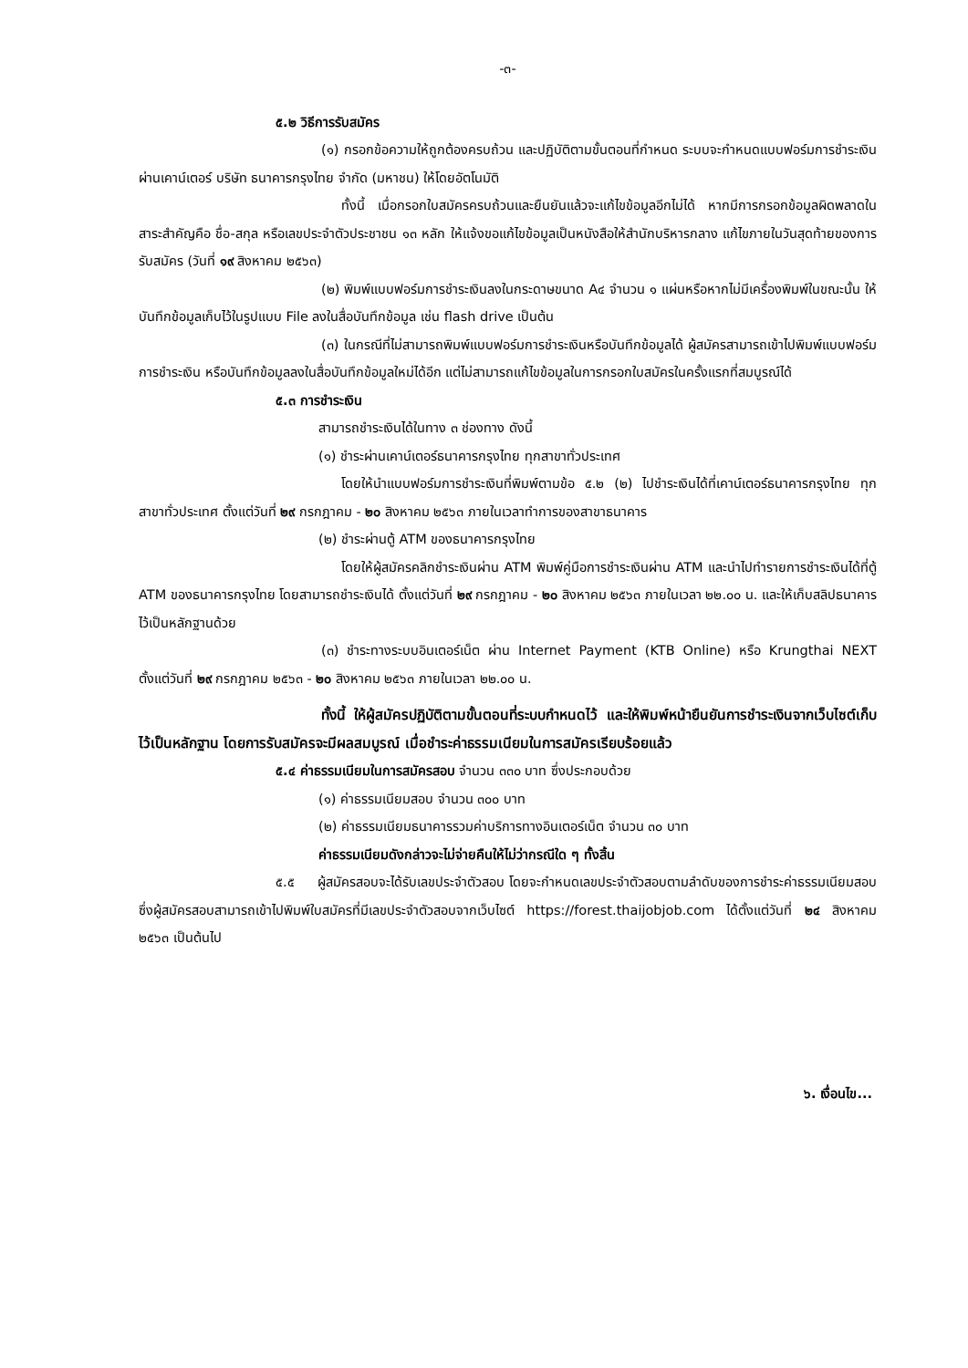-๓-
๕.๒ วิธีการรับสมัคร
(๑) กรอกข้อความให้ถูกต้องครบถ้วน และปฏิบัติตามขั้นตอนที่กำหนด ระบบจะกำหนดแบบฟอร์มการชำระเงินผ่านเคาน์เตอร์ บริษัท ธนาคารกรุงไทย จำกัด (มหาชน) ให้โดยอัตโนมัติ
ทั้งนี้ เมื่อกรอกใบสมัครครบถ้วนและยืนยันแล้วจะแก้ไขข้อมูลอีกไม่ได้ หากมีการกรอกข้อมูลผิดพลาดในสาระสำคัญคือ ชื่อ-สกุล หรือเลขประจำตัวประชาชน ๑๓ หลัก ให้แจ้งขอแก้ไขข้อมูลเป็นหนังสือให้สำนักบริหารกลาง แก้ไขภายในวันสุดท้ายของการรับสมัคร (วันที่ ๑๙ สิงหาคม ๒๕๖๓)
(๒) พิมพ์แบบฟอร์มการชำระเงินลงในกระดาษขนาด A๔ จำนวน ๑ แผ่นหรือหากไม่มีเครื่องพิมพ์ในขณะนั้น ให้บันทึกข้อมูลเก็บไว้ในรูปแบบ File ลงในสื่อบันทึกข้อมูล เช่น flash drive เป็นต้น
(๓) ในกรณีที่ไม่สามารถพิมพ์แบบฟอร์มการชำระเงินหรือบันทึกข้อมูลได้ ผู้สมัครสามารถเข้าไปพิมพ์แบบฟอร์มการชำระเงิน หรือบันทึกข้อมูลลงในสื่อบันทึกข้อมูลใหม่ได้อีก แต่ไม่สามารถแก้ไขข้อมูลในการกรอกใบสมัครในครั้งแรกที่สมบูรณ์ได้
๕.๓ การชำระเงิน
สามารถชำระเงินได้ในทาง ๓ ช่องทาง ดังนี้
(๑) ชำระผ่านเคาน์เตอร์ธนาคารกรุงไทย ทุกสาขาทั่วประเทศ
โดยให้นำแบบฟอร์มการชำระเงินที่พิมพ์ตามข้อ ๕.๒ (๒) ไปชำระเงินได้ที่เคาน์เตอร์ธนาคารกรุงไทย ทุกสาขาทั่วประเทศ ตั้งแต่วันที่ ๒๙ กรกฎาคม - ๒๐ สิงหาคม ๒๕๖๓ ภายในเวลาทำการของสาขาธนาคาร
(๒) ชำระผ่านตู้ ATM ของธนาคารกรุงไทย
โดยให้ผู้สมัครคลิกชำระเงินผ่าน ATM พิมพ์คู่มือการชำระเงินผ่าน ATM และนำไปทำรายการชำระเงินได้ที่ตู้ ATM ของธนาคารกรุงไทย โดยสามารถชำระเงินได้ ตั้งแต่วันที่ ๒๙ กรกฎาคม - ๒๐ สิงหาคม ๒๕๖๓ ภายในเวลา ๒๒.๐๐ น. และให้เก็บสลิปธนาคารไว้เป็นหลักฐานด้วย
(๓) ชำระทางระบบอินเตอร์เน็ต ผ่าน Internet Payment (KTB Online) หรือ Krungthai NEXT ตั้งแต่วันที่ ๒๙ กรกฎาคม ๒๕๖๓ - ๒๐ สิงหาคม ๒๕๖๓ ภายในเวลา ๒๒.๐๐ น.
ทั้งนี้ ให้ผู้สมัครปฏิบัติตามขั้นตอนที่ระบบกำหนดไว้ และให้พิมพ์หน้ายืนยันการชำระเงินจากเว็บไซต์เก็บไว้เป็นหลักฐาน โดยการรับสมัครจะมีผลสมบูรณ์ เมื่อชำระค่าธรรมเนียมในการสมัครเรียบร้อยแล้ว
๕.๔ ค่าธรรมเนียมในการสมัครสอบ จำนวน ๓๓๐ บาท ซึ่งประกอบด้วย
(๑) ค่าธรรมเนียมสอบ จำนวน ๓๐๐ บาท
(๒) ค่าธรรมเนียมธนาคารรวมค่าบริการทางอินเตอร์เน็ต จำนวน ๓๐ บาท
ค่าธรรมเนียมดังกล่าวจะไม่จ่ายคืนให้ไม่ว่ากรณีใด ๆ ทั้งสิ้น
๕.๕ ผู้สมัครสอบจะได้รับเลขประจำตัวสอบ โดยจะกำหนดเลขประจำตัวสอบตามลำดับของการชำระค่าธรรมเนียมสอบ ซึ่งผู้สมัครสอบสามารถเข้าไปพิมพ์ใบสมัครที่มีเลขประจำตัวสอบจากเว็บไซต์ https://forest.thaijobjob.com ได้ตั้งแต่วันที่ ๒๔ สิงหาคม ๒๕๖๓ เป็นต้นไป
๖. เงื่อนไข...